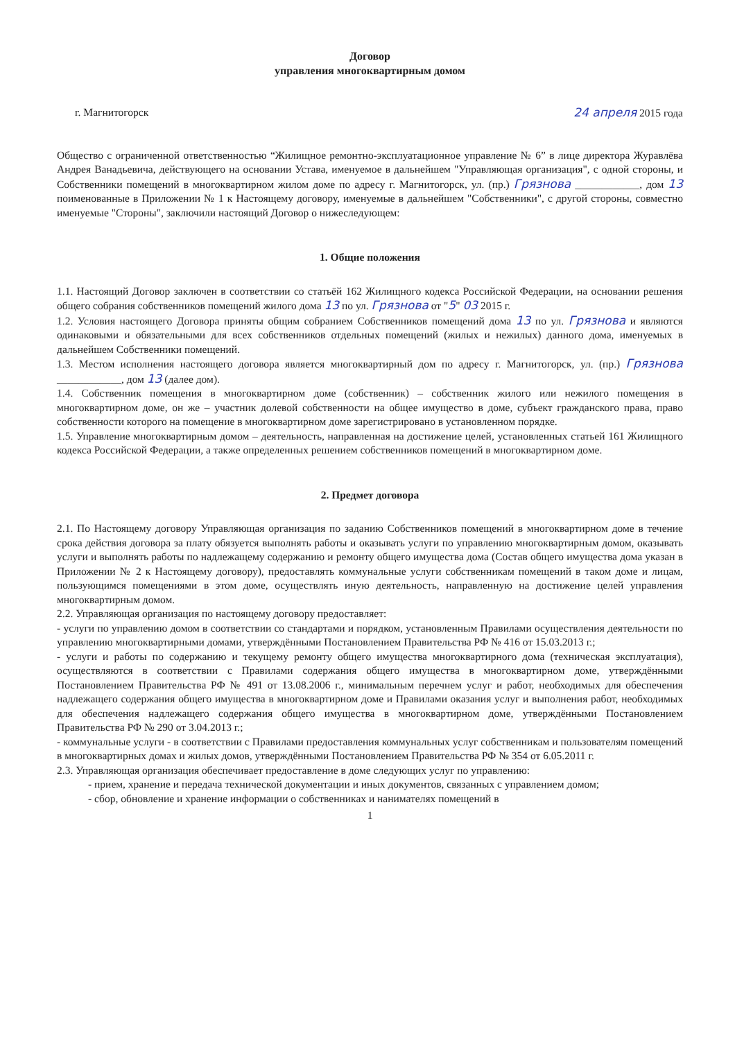Договор
управления многоквартирным домом
г. Магнитогорск 24 апреля 2015 года
Общество с ограниченной ответственностью “Жилищное ремонтно-эксплуатационное управление № 6” в лице директора Журавлёва Андрея Ванадьевича, действующего на основании Устава, именуемое в дальнейшем "Управляющая организация", с одной стороны, и Собственники помещений в многоквартирном жилом доме по адресу г. Магнитогорск, ул. (пр.) Грязнова ____________, дом 13 поименованные в Приложении № 1 к Настоящему договору, именуемые в дальнейшем "Собственники", с другой стороны, совместно именуемые "Стороны", заключили настоящий Договор о нижеследующем:
1. Общие положения
1.1. Настоящий Договор заключен в соответствии со статьёй 162 Жилищного кодекса Российской Федерации, на основании решения общего собрания собственников помещений жилого дома 13 по ул. Грязнова от "5" 03 2015 г.
1.2. Условия настоящего Договора приняты общим собранием Собственников помещений дома 13 по ул. Грязнова и являются одинаковыми и обязательными для всех собственников отдельных помещений (жилых и нежилых) данного дома, именуемых в дальнейшем Собственники помещений.
1.3. Местом исполнения настоящего договора является многоквартирный дом по адресу г. Магнитогорск, ул. (пр.) Грязнова ____________, дом 13 (далее дом).
1.4. Собственник помещения в многоквартирном доме (собственник) – собственник жилого или нежилого помещения в многоквартирном доме, он же – участник долевой собственности на общее имущество в доме, субъект гражданского права, право собственности которого на помещение в многоквартирном доме зарегистрировано в установленном порядке.
1.5. Управление многоквартирным домом – деятельность, направленная на достижение целей, установленных статьей 161 Жилищного кодекса Российской Федерации, а также определенных решением собственников помещений в многоквартирном доме.
2. Предмет договора
2.1. По Настоящему договору Управляющая организация по заданию Собственников помещений в многоквартирном доме в течение срока действия договора за плату обязуется выполнять работы и оказывать услуги по управлению многоквартирным домом, оказывать услуги и выполнять работы по надлежащему содержанию и ремонту общего имущества дома (Состав общего имущества дома указан в Приложении № 2 к Настоящему договору), предоставлять коммунальные услуги собственникам помещений в таком доме и лицам, пользующимся помещениями в этом доме, осуществлять иную деятельность, направленную на достижение целей управления многоквартирным домом.
2.2. Управляющая организация по настоящему договору предоставляет:
- услуги по управлению домом в соответствии со стандартами и порядком, установленным Правилами осуществления деятельности по управлению многоквартирными домами, утверждёнными Постановлением Правительства РФ № 416 от 15.03.2013 г.;
- услуги и работы по содержанию и текущему ремонту общего имущества многоквартирного дома (техническая эксплуатация), осуществляются в соответствии с Правилами содержания общего имущества в многоквартирном доме, утверждёнными Постановлением Правительства РФ № 491 от 13.08.2006 г., минимальным перечнем услуг и работ, необходимых для обеспечения надлежащего содержания общего имущества в многоквартирном доме и Правилами оказания услуг и выполнения работ, необходимых для обеспечения надлежащего содержания общего имущества в многоквартирном доме, утверждёнными Постановлением Правительства РФ № 290 от 3.04.2013 г.;
- коммунальные услуги - в соответствии с Правилами предоставления коммунальных услуг собственникам и пользователям помещений в многоквартирных домах и жилых домов, утверждёнными Постановлением Правительства РФ № 354 от 6.05.2011 г.
2.3. Управляющая организация обеспечивает предоставление в доме следующих услуг по управлению:
- прием, хранение и передача технической документации и иных документов, связанных с управлением домом;
- сбор, обновление и хранение информации о собственниках и нанимателях помещений в
1